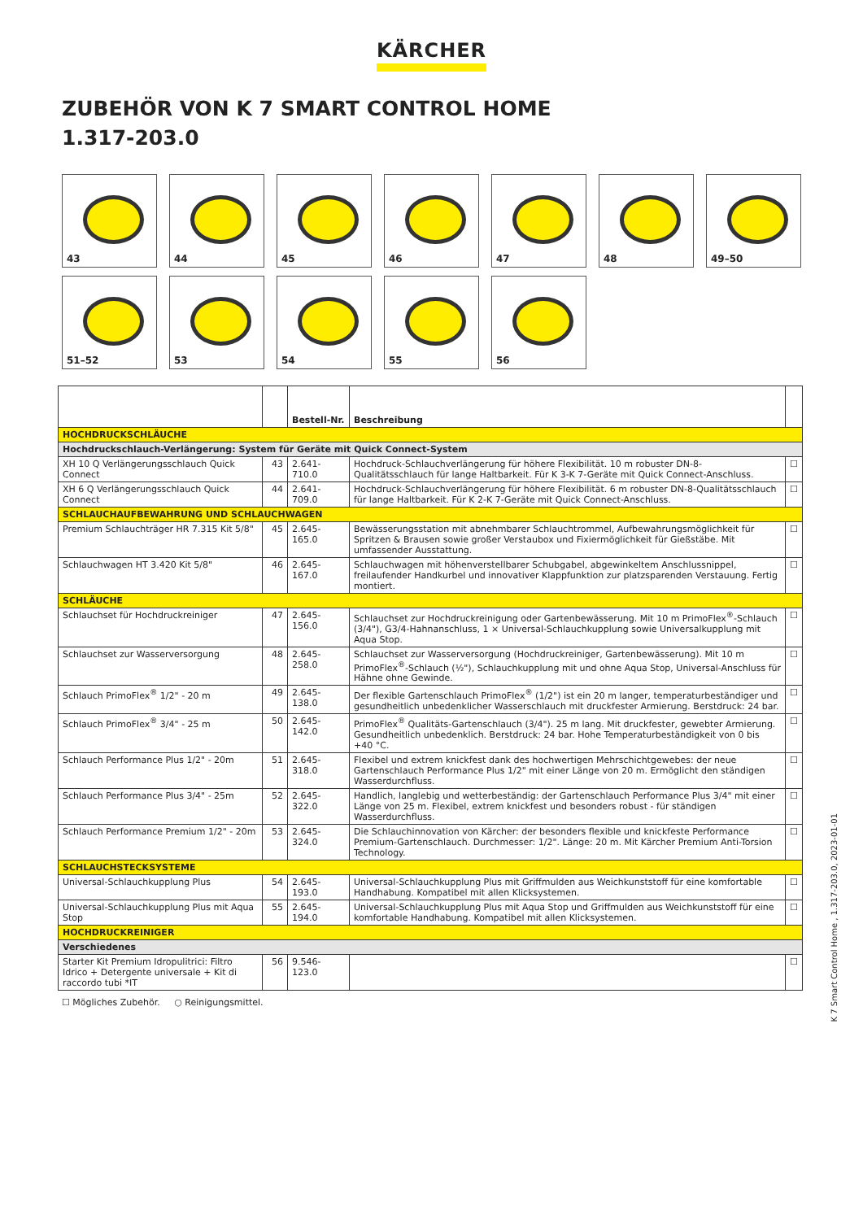KÄRCHER
ZUBEHÖR VON K 7 SMART CONTROL HOME
1.317-203.0
43
44
45
46
47
48
49–50
51–52
53
54
55
56
| | | Bestell-Nr. | Beschreibung | |
| --- | --- | --- | --- | --- |
| HOCHDRUCKSCHLÄUCHE | | | | |
| Hochdruckschlauch-Verlängerung: System für Geräte mit Quick Connect-System | | | | |
| XH 10 Q Verlängerungsschlauch Quick Connect | 43 | 2.641-710.0 | Hochdruck-Schlauchverlängerung für höhere Flexibilität. 10 m robuster DN-8-Qualitätsschlauch für lange Haltbarkeit. Für K 3-K 7-Geräte mit Quick Connect-Anschluss. | ☐ |
| XH 6 Q Verlängerungsschlauch Quick Connect | 44 | 2.641-709.0 | Hochdruck-Schlauchverlängerung für höhere Flexibilität. 6 m robuster DN-8-Qualitätsschlauch für lange Haltbarkeit. Für K 2-K 7-Geräte mit Quick Connect-Anschluss. | ☐ |
| SCHLAUCHAUFBEWAHRUNG UND SCHLAUCHWAGEN | | | | |
| Premium Schlauchträger HR 7.315 Kit 5/8" | 45 | 2.645-165.0 | Bewässerungsstation mit abnehmbarer Schlauchtrommel, Aufbewahrungsmöglichkeit für Spritzen & Brausen sowie großer Verstaubox und Fixiermöglichkeit für Gießstäbe. Mit umfassender Ausstattung. | ☐ |
| Schlauchwagen HT 3.420 Kit 5/8" | 46 | 2.645-167.0 | Schlauchwagen mit höhenverstellbarer Schubgabel, abgewinkeltem Anschlussnippel, freilaufender Handkurbel und innovativer Klappfunktion zur platzsparenden Verstauung. Fertig montiert. | ☐ |
| SCHLÄUCHE | | | | |
| Schlauchset für Hochdruckreiniger | 47 | 2.645-156.0 | Schlauchset zur Hochdruckreinigung oder Gartenbewässerung. Mit 10 m PrimoFlex<sup>®</sup>-Schlauch (3/4"), G3/4-Hahnanschluss, 1 × Universal-Schlauchkupplung sowie Universalkupplung mit Aqua Stop. | ☐ |
| Schlauchset zur Wasserversorgung | 48 | 2.645-258.0 | Schlauchset zur Wasserversorgung (Hochdruckreiniger, Gartenbewässerung). Mit 10 m PrimoFlex<sup>®</sup>-Schlauch (½"), Schlauchkupplung mit und ohne Aqua Stop, Universal-Anschluss für Hähne ohne Gewinde. | ☐ |
| Schlauch PrimoFlex<sup>®</sup> 1/2" - 20 m | 49 | 2.645-138.0 | Der flexible Gartenschlauch PrimoFlex<sup>®</sup> (1/2") ist ein 20 m langer, temperaturbeständiger und gesundheitlich unbedenklicher Wasserschlauch mit druckfester Armierung. Berstdruck: 24 bar. | ☐ |
| Schlauch PrimoFlex<sup>®</sup> 3/4" - 25 m | 50 | 2.645-142.0 | PrimoFlex<sup>®</sup> Qualitäts-Gartenschlauch (3/4"). 25 m lang. Mit druckfester, gewebter Armierung. Gesundheitlich unbedenklich. Berstdruck: 24 bar. Hohe Temperaturbeständigkeit von 0 bis +40 °C. | ☐ |
| Schlauch Performance Plus 1/2" - 20m | 51 | 2.645-318.0 | Flexibel und extrem knickfest dank des hochwertigen Mehrschichtgewebes: der neue Gartenschlauch Performance Plus 1/2" mit einer Länge von 20 m. Ermöglicht den ständigen Wasserdurchfluss. | ☐ |
| Schlauch Performance Plus 3/4" - 25m | 52 | 2.645-322.0 | Handlich, langlebig und wetterbeständig: der Gartenschlauch Performance Plus 3/4" mit einer Länge von 25 m. Flexibel, extrem knickfest und besonders robust - für ständigen Wasserdurchfluss. | ☐ |
| Schlauch Performance Premium 1/2" - 20m | 53 | 2.645-324.0 | Die Schlauchinnovation von Kärcher: der besonders flexible und knickfeste Performance Premium-Gartenschlauch. Durchmesser: 1/2". Länge: 20 m. Mit Kärcher Premium Anti-Torsion Technology. | ☐ |
| SCHLAUCHSTECKSYSTEME | | | | |
| Universal-Schlauchkupplung Plus | 54 | 2.645-193.0 | Universal-Schlauchkupplung Plus mit Griffmulden aus Weichkunststoff für eine komfortable Handhabung. Kompatibel mit allen Klicksystemen. | ☐ |
| Universal-Schlauchkupplung Plus mit Aqua Stop | 55 | 2.645-194.0 | Universal-Schlauchkupplung Plus mit Aqua Stop und Griffmulden aus Weichkunststoff für eine komfortable Handhabung. Kompatibel mit allen Klicksystemen. | ☐ |
| HOCHDRUCKREINIGER | | | | |
| Verschiedenes | | | | |
| Starter Kit Premium Idropulitrici: Filtro Idrico + Detergente universale + Kit di raccordo tubi *IT | 56 | 9.546-123.0 | | ☐ |
☐ Mögliches Zubehör. ○ Reinigungsmittel.
K 7 Smart Control Home , 1.317-203.0, 2023-01-01